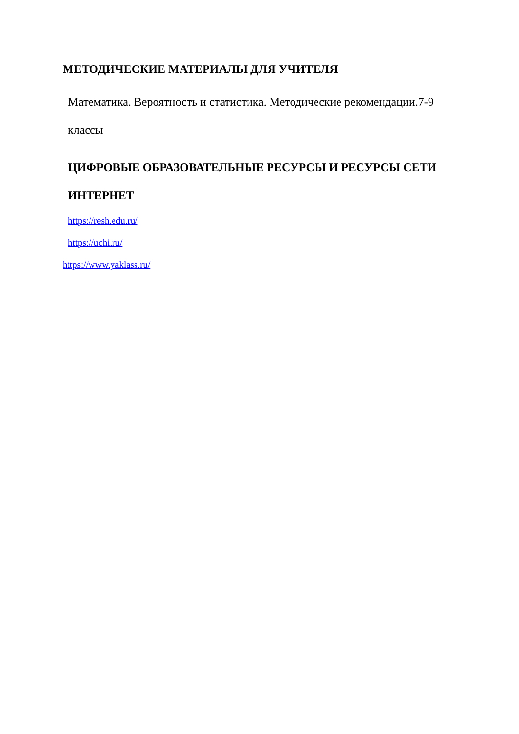МЕТОДИЧЕСКИЕ МАТЕРИАЛЫ ДЛЯ УЧИТЕЛЯ
Математика. Вероятность и статистика. Методические рекомендации.7-9 классы
ЦИФРОВЫЕ ОБРАЗОВАТЕЛЬНЫЕ РЕСУРСЫ И РЕСУРСЫ СЕТИ ИНТЕРНЕТ
https://resh.edu.ru/
https://uchi.ru/
https://www.yaklass.ru/